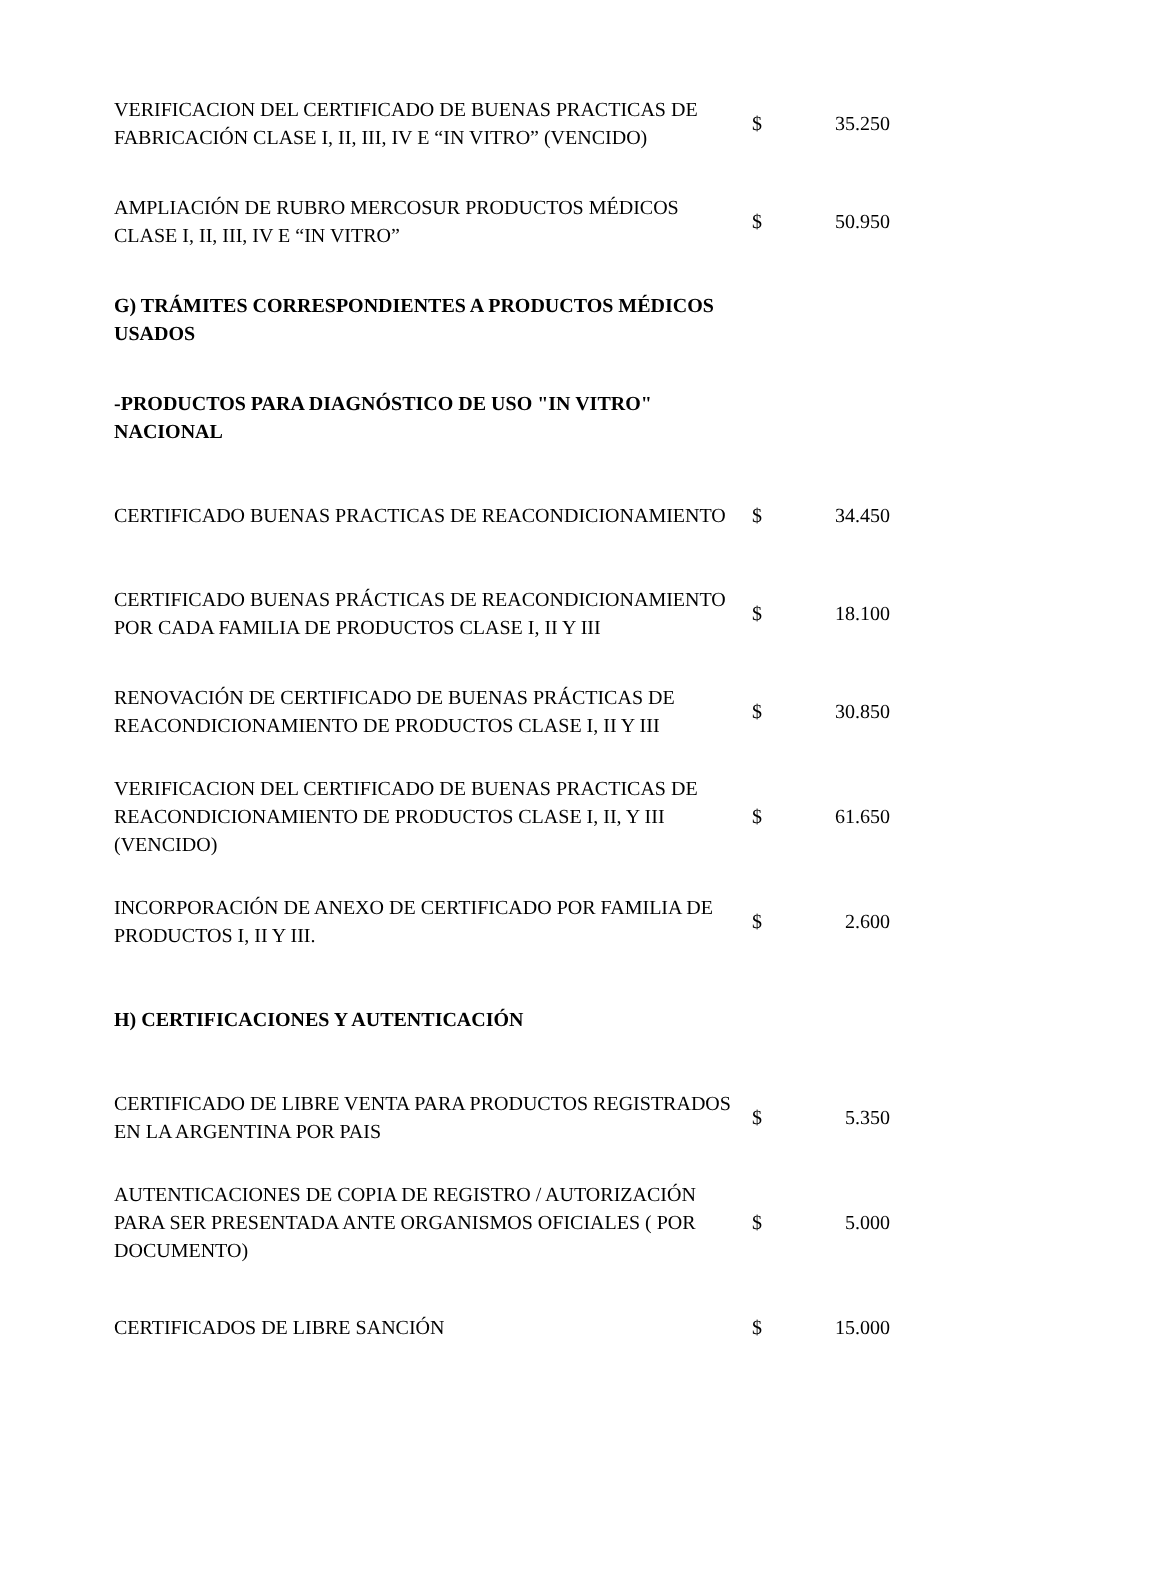| VERIFICACION DEL CERTIFICADO DE BUENAS PRACTICAS DE FABRICACIÓN CLASE I, II, III, IV E “IN VITRO” (VENCIDO) | $ | 35.250 |
| AMPLIACIÓN DE RUBRO MERCOSUR PRODUCTOS MÉDICOS CLASE I, II, III, IV E “IN VITRO” | $ | 50.950 |
| G) TRÁMITES CORRESPONDIENTES A PRODUCTOS MÉDICOS USADOS | | |
| -PRODUCTOS PARA DIAGNÓSTICO DE USO "IN VITRO" NACIONAL | | |
| CERTIFICADO BUENAS PRACTICAS DE REACONDICIONAMIENTO | $ | 34.450 |
| CERTIFICADO BUENAS PRÁCTICAS DE REACONDICIONAMIENTO POR CADA FAMILIA DE PRODUCTOS CLASE I, II Y III | $ | 18.100 |
| RENOVACIÓN DE CERTIFICADO DE BUENAS PRÁCTICAS DE REACONDICIONAMIENTO DE PRODUCTOS CLASE I, II Y III | $ | 30.850 |
| VERIFICACION DEL CERTIFICADO DE BUENAS PRACTICAS DE REACONDICIONAMIENTO DE PRODUCTOS CLASE I, II, Y III (VENCIDO) | $ | 61.650 |
| INCORPORACIÓN DE ANEXO DE CERTIFICADO POR FAMILIA DE PRODUCTOS I, II Y III. | $ | 2.600 |
| H) CERTIFICACIONES Y AUTENTICACIÓN | | |
| CERTIFICADO DE LIBRE VENTA PARA PRODUCTOS REGISTRADOS EN LA ARGENTINA POR PAIS | $ | 5.350 |
| AUTENTICACIONES DE COPIA DE REGISTRO / AUTORIZACIÓN PARA SER PRESENTADA ANTE ORGANISMOS OFICIALES ( POR DOCUMENTO) | $ | 5.000 |
| CERTIFICADOS DE LIBRE SANCIÓN | $ | 15.000 |